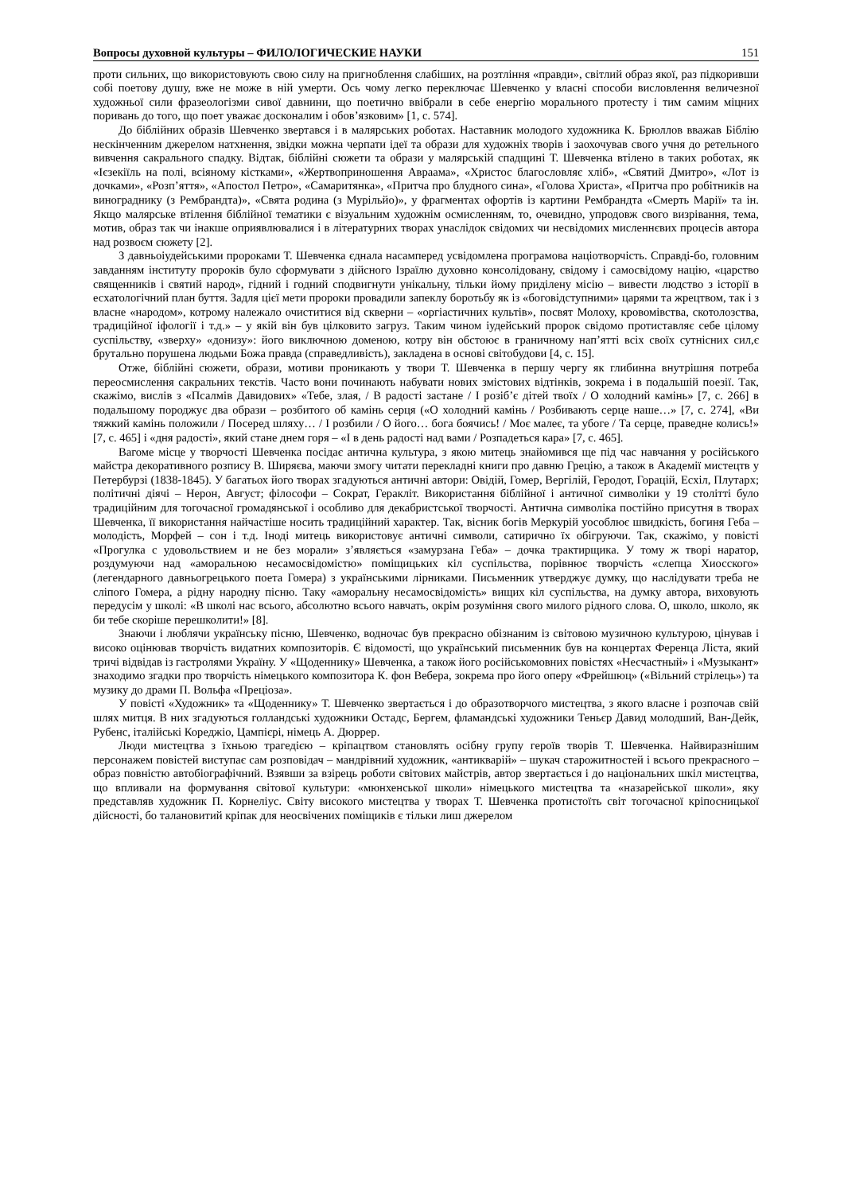Вопросы духовной культуры – ФИЛОЛОГИЧЕСКИЕ НАУКИ 151
проти сильних, що використовують свою силу на пригноблення слабіших, на розтління «правди», світлий образ якої, раз підкоривши собі поетову душу, вже не може в ній умерти. Ось чому легко переключає Шевченко у власні способи висловлення величезної художньої сили фразеологізми сивої давнини, що поетично ввібрали в себе енергію морального протесту і тим самим міцних поривань до того, що поет уважає досконалим і обов’язковим» [1, с. 574].
До біблійних образів Шевченко звертався і в малярських роботах. Наставник молодого художника К. Брюллов вважав Біблію нескінченним джерелом натхнення, звідки можна черпати ідеї та образи для художніх творів і заохочував свого учня до ретельного вивчення сакрального спадку. Відтак, біблійні сюжети та образи у малярській спадщині Т. Шевченка втілено в таких роботах, як «Ієзекіїль на полі, всіяному кістками», «Жертвоприношення Авраама», «Христос благословляє хліб», «Святий Дмитро», «Лот із дочками», «Розп’яття», «Апостол Петро», «Самаритянка», «Притча про блудного сина», «Голова Христа», «Притча про робітників на винограднику (з Рембрандта)», «Свята родина (з Мурільйо)», у фрагментах офортів із картини Рембрандта «Смерть Марії» та ін. Якщо малярське втілення біблійної тематики є візуальним художнім осмисленням, то, очевидно, упродовж свого визрівання, тема, мотив, образ так чи інакше оприявлювалися і в літературних творах унаслідок свідомих чи несвідомих мисленнєвих процесів автора над розвоєм сюжету [2].
З давньоіудейськими пророками Т. Шевченка єднала насамперед усвідомлена програмова націотворчість. Справді-бо, головним завданням інституту пророків було сформувати з дійсного Ізраїлю духовно консолідовану, свідому і самосвідому націю, «царство священників і святий народ», гідний і годний сподвигнути унікальну, тільки йому приділену місію – вивести людство з історії в есхатологічний план буття. Задля цієї мети пророки провадили запеклу боротьбу як із «боговідступними» царями та жрецтвом, так і з власне «народом», котрому належало очиститися від скверни – «оргіастичних культів», посвят Молоху, кровомівства, скотолозства, традиційної іфології і т.д.» – у якій він був цілковито загруз. Таким чином іудейський пророк свідомо протиставляє себе цілому суспільству, «зверху» «донизу»: його виключною доменою, котру він обстоює в граничному нап’ятті всіх своїх сутнісних сил,є брутально порушена людьми Божа правда (справедливість), закладена в основі світобудови [4, с. 15].
Отже, біблійні сюжети, образи, мотиви проникають у твори Т. Шевченка в першу чергу як глибинна внутрішня потреба переосмислення сакральних текстів. Часто вони починають набувати нових змістових відтінків, зокрема і в подальшій поезії. Так, скажімо, вислів з «Псалмів Давидових» «Тебе, злая, / В радості застане / І розіб’є дітей твоїх / О холодний камінь» [7, с. 266] в подальшому породжує два образи – розбитого об камінь серця («О холодний камінь / Розбивають серце наше…» [7, с. 274], «Ви тяжкий камінь положили / Посеред шляху… / І розбили / О його… бога боячись! / Моє малеє, та убоге / Та серце, праведне колись!» [7, с. 465] і «дня радості», який стане днем горя – «І в день радості над вами / Розпадеться кара» [7, с. 465].
Вагоме місце у творчості Шевченка посідає антична культура, з якою митець знайомився ще під час навчання у російського майстра декоративного розпису В. Ширяєва, маючи змогу читати перекладні книги про давню Грецію, а також в Академії мистецтв у Петербурзі (1838-1845). У багатьох його творах згадуються античні автори: Овідій, Гомер, Вергілій, Геродот, Горацій, Есхіл, Плутарх; політичні діячі – Нерон, Август; філософи – Сократ, Геракліт. Використання біблійної і античної символіки у 19 столітті було традиційним для тогочасної громадянської і особливо для декабристської творчості. Антична символіка постійно присутня в творах Шевченка, її використання найчастіше носить традиційний характер. Так, вісник богів Меркурій уособлює швидкість, богиня Геба – молодість, Морфей – сон і т.д. Іноді митець використовує античні символи, сатирично їх обігруючи. Так, скажімо, у повісті «Прогулка с удовольствием и не без морали» з’являється «замурзана Геба» – дочка трактирщика. У тому ж творі наратор, роздумуючи над «аморальною несамосвідомістю» поміщицьких кіл суспільства, порівнює творчість «слепца Хиосского» (легендарного давньогрецького поета Гомера) з українськими лірниками. Письменник утверджує думку, що наслідувати треба не сліпого Гомера, а рідну народну пісню. Таку «аморальну несамосвідомість» вищих кіл суспільства, на думку автора, виховують передусім у школі: «В школі нас всього, абсолютно всього навчать, окрім розуміння свого милого рідного слова. О, школо, школо, як би тебе скоріше перешколити!» [8].
Знаючи і люблячи українську пісню, Шевченко, водночас був прекрасно обізнаним із світовою музичною культурою, цінував і високо оцінював творчість видатних композиторів. Є відомості, що український письменник був на концертах Ференца Ліста, який тричі відвідав із гастролями Україну. У «Щоденнику» Шевченка, а також його російськомовних повістях «Несчастный» і «Музыкант» знаходимо згадки про творчість німецького композитора К. фон Вебера, зокрема про його оперу «Фрейшюц» («Вільний стрілець») та музику до драми П. Вольфа «Преціоза».
У повісті «Художник» та «Щоденнику» Т. Шевченко звертається і до образотворчого мистецтва, з якого власне і розпочав свій шлях митця. В них згадуються голландські художники Остадс, Бергем, фламандські художники Теньєр Давид молодший, Ван-Дейк, Рубенс, італійські Кореджіо, Цампієрі, німець А. Дюррер.
Люди мистецтва з їхньою трагедією – кріпацтвом становлять осібну групу героїв творів Т. Шевченка. Найвиразнішим персонажем повістей виступає сам розповідач – мандрівний художник, «антикварій» – шукач старожитностей і всього прекрасного – образ повністю автобіографічний. Взявши за взірець роботи світових майстрів, автор звертається і до національних шкіл мистецтва, що впливали на формування світової культури: «мюнхенської школи» німецького мистецтва та «назарейської школи», яку представляв художник П. Корнеліус. Світу високого мистецтва у творах Т. Шевченка протистоїть світ тогочасної кріпосницької дійсності, бо талановитий кріпак для неосвічених поміщиків є тільки лиш джерелом